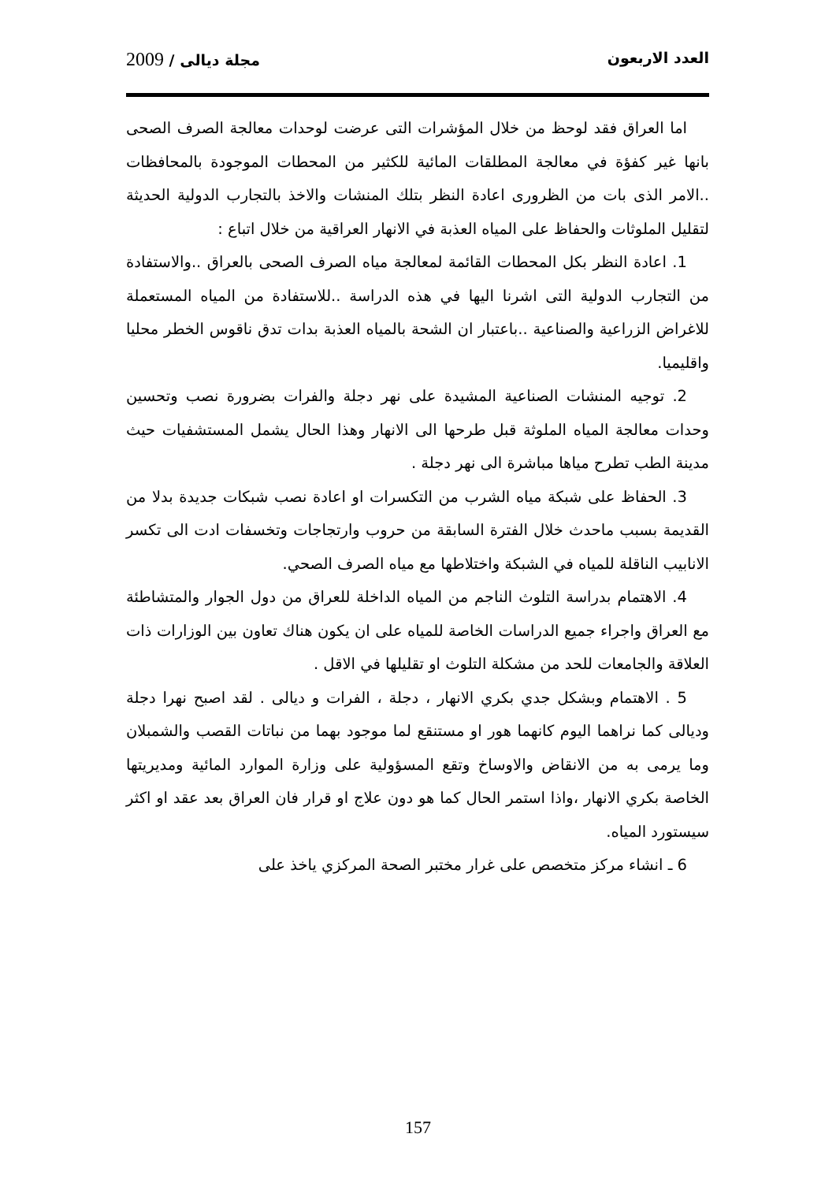العدد الاربعون مجلة ديالى / 2009
اما العراق فقد لوحظ من خلال المؤشرات التى عرضت لوحدات معالجة الصرف الصحى بانها غير كفؤة في معالجة المطلقات المائية للكثير من المحطات الموجودة بالمحافظات ..الامر الذى بات من الظرورى اعادة النظر بتلك المنشات والاخذ بالتجارب الدولية الحديثة لتقليل الملوثات والحفاظ على المياه العذبة في الانهار العراقية من خلال اتباع :
1. اعادة النظر بكل المحطات القائمة لمعالجة مياه الصرف الصحى بالعراق ..والاستفادة من التجارب الدولية التى اشرنا اليها في هذه الدراسة ..للاستفادة من المياه المستعملة للاغراض الزراعية والصناعية ..باعتبار ان الشحة بالمياه العذبة بدات تدق ناقوس الخطر محليا واقليميا.
2. توجيه المنشات الصناعية المشيدة على نهر دجلة والفرات بضرورة نصب وتحسين وحدات معالجة المياه الملوثة قبل طرحها الى الانهار وهذا الحال يشمل المستشفيات حيث مدينة الطب تطرح مياها مباشرة الى نهر دجلة .
3. الحفاظ على شبكة مياه الشرب من التكسرات او اعادة نصب شبكات جديدة بدلا من القديمة بسبب ماحدث خلال الفترة السابقة من حروب وارتجاجات وتخسفات ادت الى تكسر الانابيب الناقلة للمياه في الشبكة واختلاطها مع مياه الصرف الصحي.
4. الاهتمام بدراسة التلوث الناجم من المياه الداخلة للعراق من دول الجوار والمتشاطئة مع العراق واجراء جميع الدراسات الخاصة للمياه على ان يكون هناك تعاون بين الوزارات ذات العلاقة والجامعات للحد من مشكلة التلوث او تقليلها في الاقل .
5 . الاهتمام وبشكل جدي بكري الانهار ، دجلة ، الفرات و ديالى . لقد اصبح نهرا دجلة وديالى كما نراهما اليوم كانهما هور او مستنقع لما موجود بهما من نباتات القصب والشمبلان وما يرمى به من الانقاض والاوساخ وتقع المسؤولية على وزارة الموارد المائية ومديريتها الخاصة بكري الانهار ،واذا استمر الحال كما هو دون علاج او قرار فان العراق بعد عقد او اكثر سيستورد المياه.
6 ـ انشاء مركز متخصص على غرار مختبر الصحة المركزي ياخذ على
157